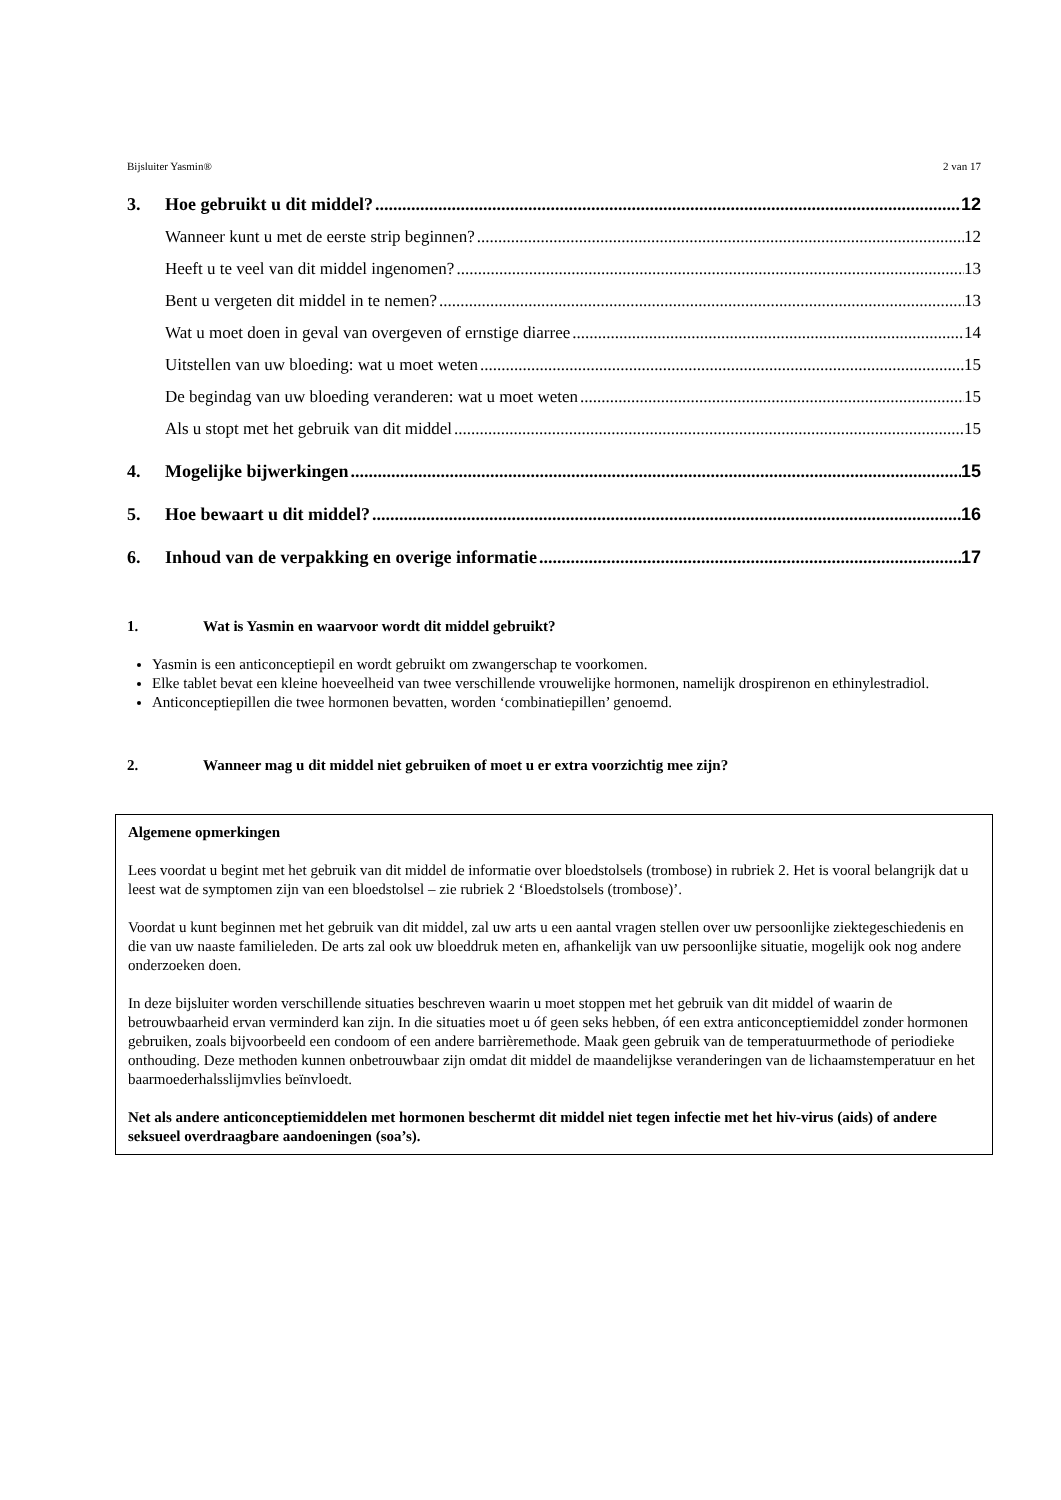Bijsluiter Yasmin® 2 van 17
3. Hoe gebruikt u dit middel? 12
Wanneer kunt u met de eerste strip beginnen? 12
Heeft u te veel van dit middel ingenomen? 13
Bent u vergeten dit middel in te nemen? 13
Wat u moet doen in geval van overgeven of ernstige diarree 14
Uitstellen van uw bloeding: wat u moet weten 15
De begindag van uw bloeding veranderen: wat u moet weten 15
Als u stopt met het gebruik van dit middel 15
4. Mogelijke bijwerkingen 15
5. Hoe bewaart u dit middel? 16
6. Inhoud van de verpakking en overige informatie 17
1. Wat is Yasmin en waarvoor wordt dit middel gebruikt?
Yasmin is een anticonceptiepil en wordt gebruikt om zwangerschap te voorkomen.
Elke tablet bevat een kleine hoeveelheid van twee verschillende vrouwelijke hormonen, namelijk drospirenon en ethinylestradiol.
Anticonceptiepillen die twee hormonen bevatten, worden ‘combinatiepillen’ genoemd.
2. Wanneer mag u dit middel niet gebruiken of moet u er extra voorzichtig mee zijn?
Algemene opmerkingen
Lees voordat u begint met het gebruik van dit middel de informatie over bloedstolsels (trombose) in rubriek 2. Het is vooral belangrijk dat u leest wat de symptomen zijn van een bloedstolsel – zie rubriek 2 ‘Bloedstolsels (trombose)’.
Voordat u kunt beginnen met het gebruik van dit middel, zal uw arts u een aantal vragen stellen over uw persoonlijke ziektegeschiedenis en die van uw naaste familieleden. De arts zal ook uw bloeddruk meten en, afhankelijk van uw persoonlijke situatie, mogelijk ook nog andere onderzoeken doen.
In deze bijsluiter worden verschillende situaties beschreven waarin u moet stoppen met het gebruik van dit middel of waarin de betrouwbaarheid ervan verminderd kan zijn. In die situaties moet u óf geen seks hebben, óf een extra anticonceptiemiddel zonder hormonen gebruiken, zoals bijvoorbeeld een condoom of een andere barrièremethode. Maak geen gebruik van de temperatuurmethode of periodieke onthouding. Deze methoden kunnen onbetrouwbaar zijn omdat dit middel de maandelijkse veranderingen van de lichaamstemperatuur en het baarmoederhalsslijmvlies beïnvloedt.
Net als andere anticonceptiemiddelen met hormonen beschermt dit middel niet tegen infectie met het hiv-virus (aids) of andere seksueel overdraagbare aandoeningen (soa’s).